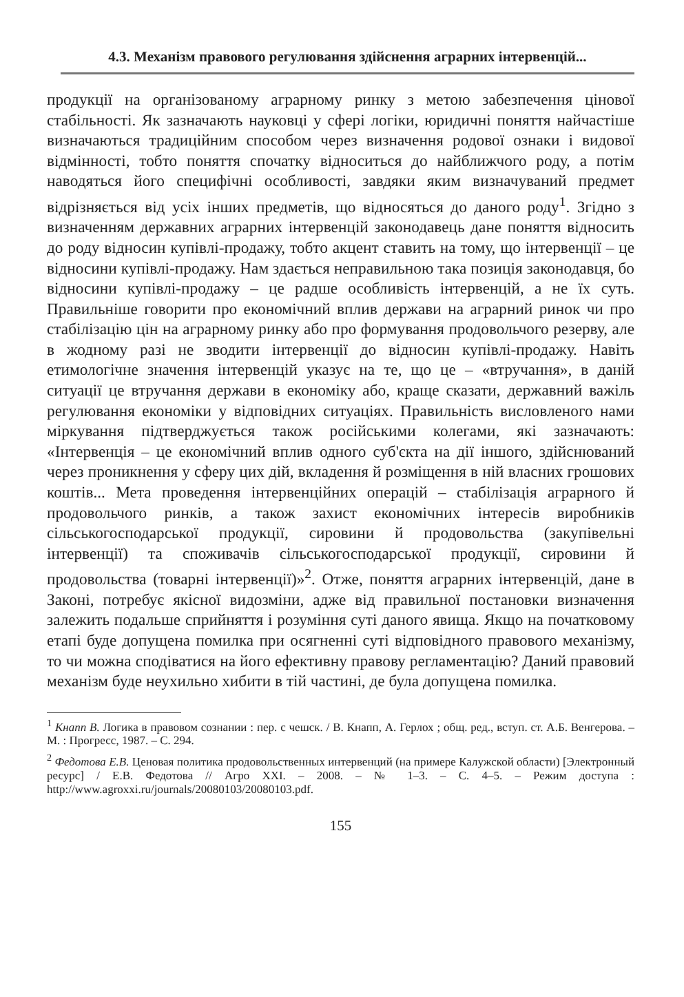4.3. Механізм правового регулювання здійснення аграрних інтервенцій...
продукції на організованому аграрному ринку з метою забезпечення цінової стабільності. Як зазначають науковці у сфері логіки, юридичні поняття найчастіше визначаються традиційним способом через визначення родової ознаки і видової відмінності, тобто поняття спочатку відноситься до найближчого роду, а потім наводяться його специфічні особливості, завдяки яким визначуваний предмет відрізняється від усіх інших предметів, що відносяться до даного роду<sup>1</sup>. Згідно з визначенням державних аграрних інтервенцій законодавець дане поняття відносить до роду відносин купівлі-продажу, тобто акцент ставить на тому, що інтервенції – це відносини купівлі-продажу. Нам здається неправильною така позиція законодавця, бо відносини купівлі-продажу – це радше особливість інтервенцій, а не їх суть. Правильніше говорити про економічний вплив держави на аграрний ринок чи про стабілізацію цін на аграрному ринку або про формування продовольчого резерву, але в жодному разі не зводити інтервенції до відносин купівлі-продажу. Навіть етимологічне значення інтервенцій указує на те, що це – «втручання», в даній ситуації це втручання держави в економіку або, краще сказати, державний важіль регулювання економіки у відповідних ситуаціях. Правильність висловленого нами міркування підтверджується також російськими колегами, які зазначають: «Інтервенція – це економічний вплив одного суб'єкта на дії іншого, здійснюваний через проникнення у сферу цих дій, вкладення й розміщення в ній власних грошових коштів... Мета проведення інтервенційних операцій – стабілізація аграрного й продовольчого ринків, а також захист економічних інтересів виробників сільськогосподарської продукції, сировини й продовольства (закупівельні інтервенції) та споживачів сільськогосподарської продукції, сировини й продовольства (товарні інтервенції)»<sup>2</sup>. Отже, поняття аграрних інтервенцій, дане в Законі, потребує якісної видозміни, адже від правильної постановки визначення залежить подальше сприйняття і розуміння суті даного явища. Якщо на початковому етапі буде допущена помилка при осягненні суті відповідного правового механізму, то чи можна сподіватися на його ефективну правову регламентацію? Даний правовий механізм буде неухильно хибити в тій частині, де була допущена помилка.
<sup>1</sup> Кнапп В. Логика в правовом сознании : пер. с чешск. / В. Кнапп, А. Герлох ; общ. ред., вступ. ст. А.Б. Венгерова. – М. : Прогресс, 1987. – С. 294.
<sup>2</sup> Федотова Е.В. Ценовая политика продовольственных интервенций (на примере Калужской области) [Электронный ресурс] / Е.В. Федотова // Агро XXI. – 2008. – № 1–3. – С. 4–5. – Режим доступа : http://www.agroxxi.ru/journals/20080103/20080103.pdf.
155